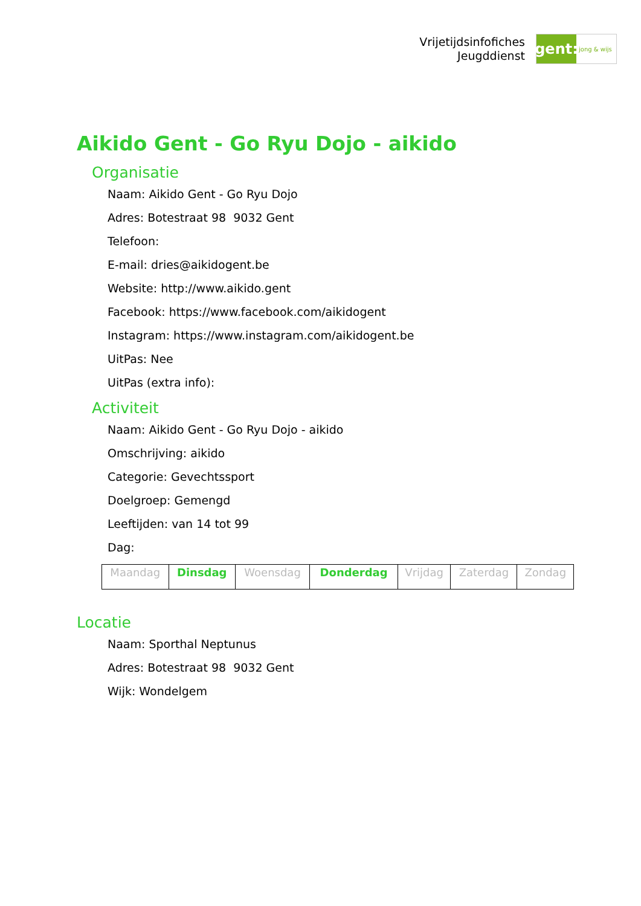Vrijetijdsinfofiches
Jeugddienst
gent:
jong & wijs
Aikido Gent - Go Ryu Dojo - aikido
Organisatie
Naam: Aikido Gent - Go Ryu Dojo
Adres: Botestraat 98 9032 Gent
Telefoon:
E-mail: dries@aikidogent.be
Website: http://www.aikido.gent
Facebook: https://www.facebook.com/aikidogent
Instagram: https://www.instagram.com/aikidogent.be
UitPas: Nee
UitPas (extra info):
Activiteit
Naam: Aikido Gent - Go Ryu Dojo - aikido
Omschrijving: aikido
Categorie: Gevechtssport
Doelgroep: Gemengd
Leeftijden: van 14 tot 99
Dag:
| Maandag | Dinsdag | Woensdag | Donderdag | Vrijdag | Zaterdag | Zondag |
Locatie
Naam: Sporthal Neptunus
Adres: Botestraat 98 9032 Gent
Wijk: Wondelgem